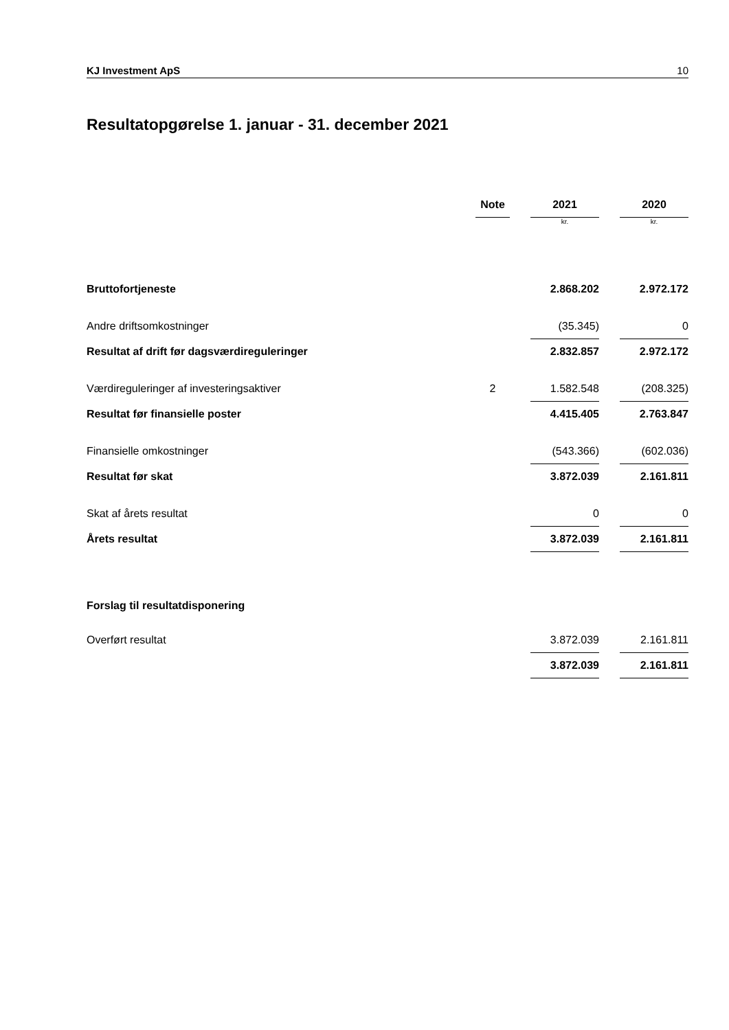KJ Investment ApS 10
Resultatopgørelse 1. januar - 31. december 2021
| | Note | | 2021 | | 2020 |
| --- | --- | --- | --- | --- | --- |
| | | | kr. | | kr. |
| Bruttofortjeneste | | | 2.868.202 | | 2.972.172 |
| Andre driftsomkostninger | | | (35.345) | | 0 |
| Resultat af drift før dagsværdireguleringer | | | 2.832.857 | | 2.972.172 |
| Værdireguleringer af investeringsaktiver | 2 | | 1.582.548 | | (208.325) |
| Resultat før finansielle poster | | | 4.415.405 | | 2.763.847 |
| Finansielle omkostninger | | | (543.366) | | (602.036) |
| Resultat før skat | | | 3.872.039 | | 2.161.811 |
| Skat af årets resultat | | | 0 | | 0 |
| Årets resultat | | | 3.872.039 | | 2.161.811 |
| Forslag til resultatdisponering | | | | | |
| Overført resultat | | | 3.872.039 | | 2.161.811 |
| | | | 3.872.039 | | 2.161.811 |